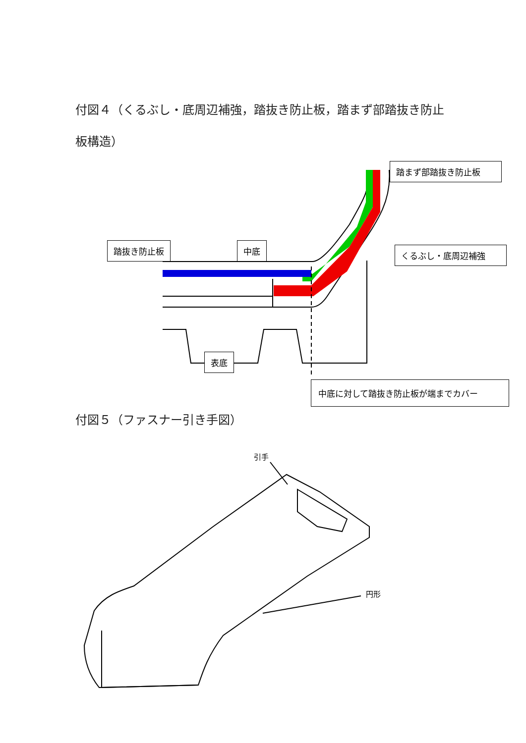付図４（くるぶし・底周辺補強，踏抜き防止板，踏まず部踏抜き防止板構造）
踏抜き防止板 中底
踏まず部踏抜き防止板
くるぶし・底周辺補強
表底
中底に対して踏抜き防止板が端までカバー
付図５（ファスナー引き手図）
引手
円形